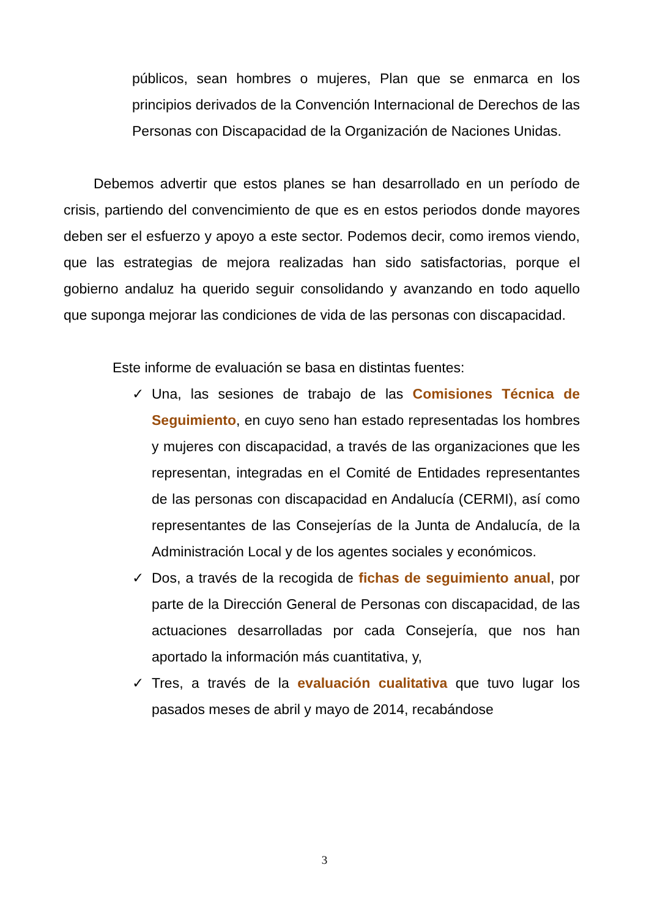públicos, sean hombres o mujeres, Plan que se enmarca en los principios derivados de la Convención Internacional de Derechos de las Personas con Discapacidad de la Organización de Naciones Unidas.
Debemos advertir que estos planes se han desarrollado en un período de crisis, partiendo del convencimiento de que es en estos periodos donde mayores deben ser el esfuerzo y apoyo a este sector. Podemos decir, como iremos viendo, que las estrategias de mejora realizadas han sido satisfactorias, porque el gobierno andaluz ha querido seguir consolidando y avanzando en todo aquello que suponga mejorar las condiciones de vida de las personas con discapacidad.
Este informe de evaluación se basa en distintas fuentes:
✓ Una, las sesiones de trabajo de las Comisiones Técnica de Seguimiento, en cuyo seno han estado representadas los hombres y mujeres con discapacidad, a través de las organizaciones que les representan, integradas en el Comité de Entidades representantes de las personas con discapacidad en Andalucía (CERMI), así como representantes de las Consejerías de la Junta de Andalucía, de la Administración Local y de los agentes sociales y económicos.
✓ Dos, a través de la recogida de fichas de seguimiento anual, por parte de la Dirección General de Personas con discapacidad, de las actuaciones desarrolladas por cada Consejería, que nos han aportado la información más cuantitativa, y,
✓ Tres, a través de la evaluación cualitativa que tuvo lugar los pasados meses de abril y mayo de 2014, recabándose
3